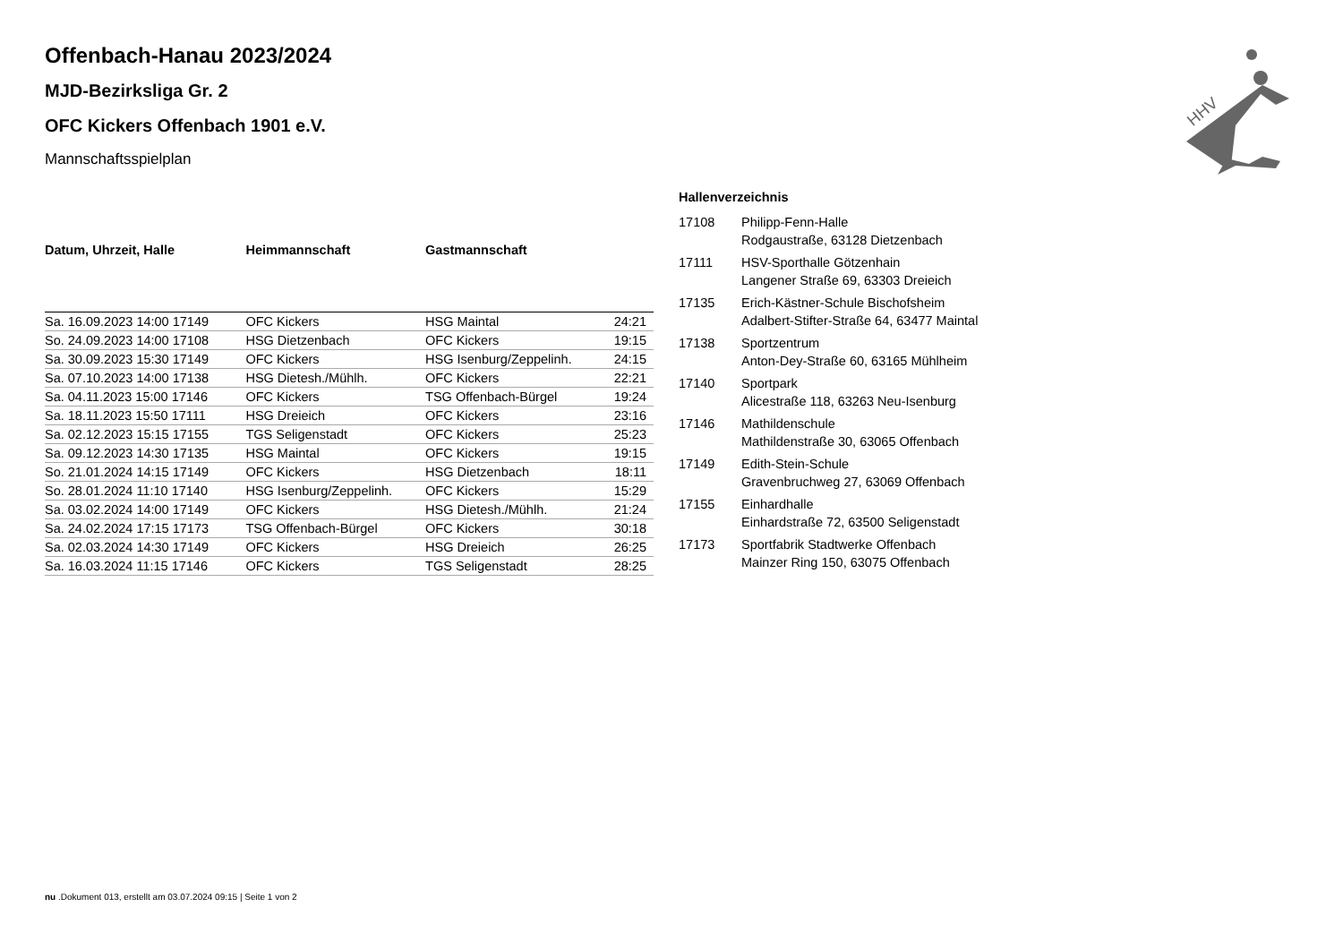HHV
Offenbach-Hanau 2023/2024
MJD-Bezirksliga Gr. 2
OFC Kickers Offenbach 1901 e.V.
Mannschaftsspielplan
| Datum, Uhrzeit, Halle | Heimmannschaft | Gastmannschaft | |
| --- | --- | --- | --- |
| Sa. 16.09.2023 14:00 17149 | OFC Kickers | HSG Maintal | 24:21 |
| So. 24.09.2023 14:00 17108 | HSG Dietzenbach | OFC Kickers | 19:15 |
| Sa. 30.09.2023 15:30 17149 | OFC Kickers | HSG Isenburg/Zeppelinh. | 24:15 |
| Sa. 07.10.2023 14:00 17138 | HSG Dietesh./Mühlh. | OFC Kickers | 22:21 |
| Sa. 04.11.2023 15:00 17146 | OFC Kickers | TSG Offenbach-Bürgel | 19:24 |
| Sa. 18.11.2023 15:50 17111 | HSG Dreieich | OFC Kickers | 23:16 |
| Sa. 02.12.2023 15:15 17155 | TGS Seligenstadt | OFC Kickers | 25:23 |
| Sa. 09.12.2023 14:30 17135 | HSG Maintal | OFC Kickers | 19:15 |
| So. 21.01.2024 14:15 17149 | OFC Kickers | HSG Dietzenbach | 18:11 |
| So. 28.01.2024 11:10 17140 | HSG Isenburg/Zeppelinh. | OFC Kickers | 15:29 |
| Sa. 03.02.2024 14:00 17149 | OFC Kickers | HSG Dietesh./Mühlh. | 21:24 |
| Sa. 24.02.2024 17:15 17173 | TSG Offenbach-Bürgel | OFC Kickers | 30:18 |
| Sa. 02.03.2024 14:30 17149 | OFC Kickers | HSG Dreieich | 26:25 |
| Sa. 16.03.2024 11:15 17146 | OFC Kickers | TGS Seligenstadt | 28:25 |
Hallenverzeichnis
| 17108 | Philipp-Fenn-Halle Rodgaustraße, 63128 Dietzenbach |
| 17111 | HSV-Sporthalle Götzenhain Langener Straße 69, 63303 Dreieich |
| 17135 | Erich-Kästner-Schule Bischofsheim Adalbert-Stifter-Straße 64, 63477 Maintal |
| 17138 | Sportzentrum Anton-Dey-Straße 60, 63165 Mühlheim |
| 17140 | Sportpark Alicestraße 118, 63263 Neu-Isenburg |
| 17146 | Mathildenschule Mathildenstraße 30, 63065 Offenbach |
| 17149 | Edith-Stein-Schule Gravenbruchweg 27, 63069 Offenbach |
| 17155 | Einhardhalle Einhardstraße 72, 63500 Seligenstadt |
| 17173 | Sportfabrik Stadtwerke Offenbach Mainzer Ring 150, 63075 Offenbach |
nu .Dokument 013, erstellt am 03.07.2024 09:15 | Seite 1 von 2